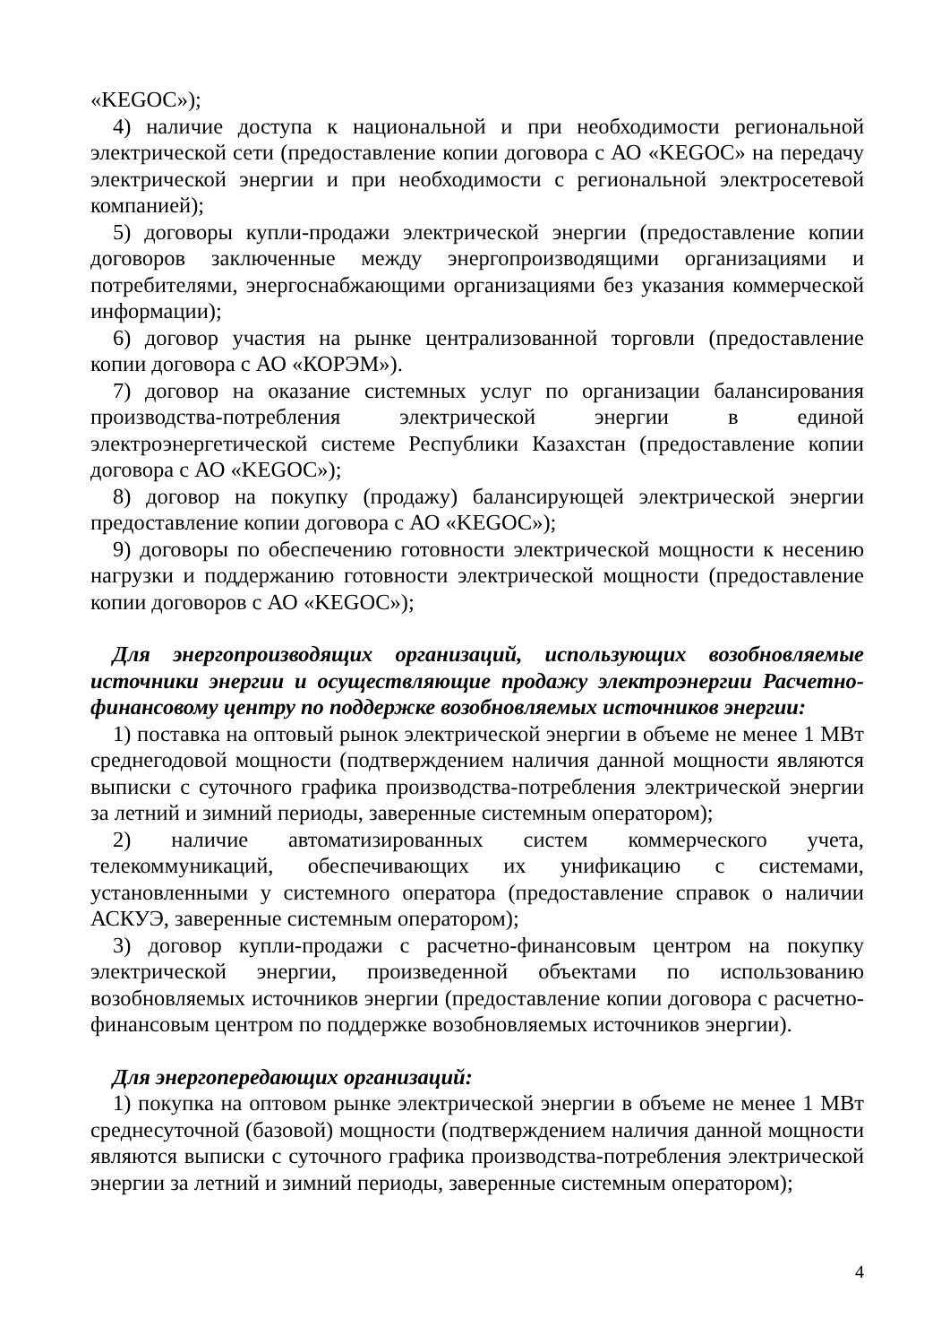«KEGOC»);
4) наличие доступа к национальной и при необходимости региональной электрической сети (предоставление копии договора с АО «KEGOC» на передачу электрической энергии и при необходимости с региональной электросетевой компанией);
5) договоры купли-продажи электрической энергии (предоставление копии договоров заключенные между энергопроизводящими организациями и потребителями, энергоснабжающими организациями без указания коммерческой информации);
6) договор участия на рынке централизованной торговли (предоставление копии договора с АО «КОРЭМ»).
7) договор на оказание системных услуг по организации балансирования производства-потребления электрической энергии в единой электроэнергетической системе Республики Казахстан (предоставление копии договора с АО «KEGOC»);
8) договор на покупку (продажу) балансирующей электрической энергии предоставление копии договора с АО «KEGOC»);
9) договоры по обеспечению готовности электрической мощности к несению нагрузки и поддержанию готовности электрической мощности (предоставление копии договоров с АО «KEGOC»);
Для энергопроизводящих организаций, использующих возобновляемые источники энергии и осуществляющие продажу электроэнергии Расчетно-финансовому центру по поддержке возобновляемых источников энергии:
1) поставка на оптовый рынок электрической энергии в объеме не менее 1 МВт среднегодовой мощности (подтверждением наличия данной мощности являются выписки с суточного графика производства-потребления электрической энергии за летний и зимний периоды, заверенные системным оператором);
2) наличие автоматизированных систем коммерческого учета, телекоммуникаций, обеспечивающих их унификацию с системами, установленными у системного оператора (предоставление справок о наличии АСКУЭ, заверенные системным оператором);
3) договор купли-продажи с расчетно-финансовым центром на покупку электрической энергии, произведенной объектами по использованию возобновляемых источников энергии (предоставление копии договора с расчетно-финансовым центром по поддержке возобновляемых источников энергии).
Для энергопередающих организаций:
1) покупка на оптовом рынке электрической энергии в объеме не менее 1 МВт среднесуточной (базовой) мощности (подтверждением наличия данной мощности являются выписки с суточного графика производства-потребления электрической энергии за летний и зимний периоды, заверенные системным оператором);
4